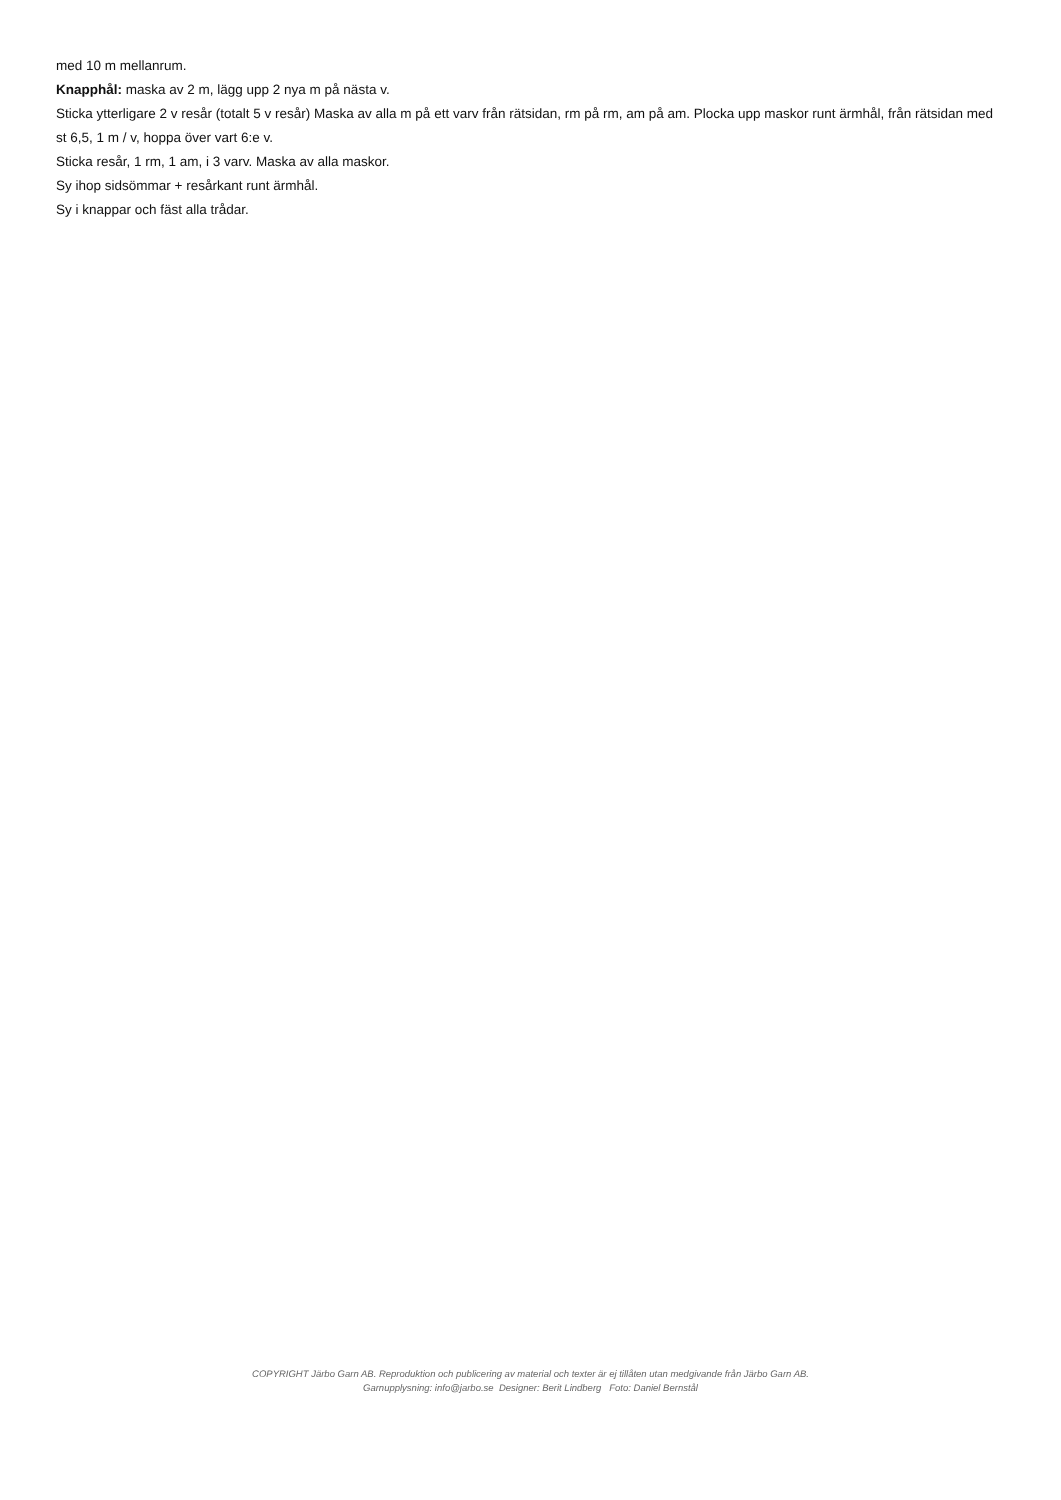med 10 m mellanrum.
Knapphål: maska av 2 m, lägg upp 2 nya m på nästa v.
Sticka ytterligare 2 v resår (totalt 5 v resår) Maska av alla m på ett varv från rätsidan, rm på rm, am på am. Plocka upp maskor runt ärmhål, från rätsidan med st 6,5, 1 m / v, hoppa över vart 6:e v.
Sticka resår, 1 rm, 1 am, i 3 varv. Maska av alla maskor.
Sy ihop sidsömmar + resårkant runt ärmhål.
Sy i knappar och fäst alla trådar.
COPYRIGHT Järbo Garn AB. Reproduktion och publicering av material och texter är ej tillåten utan medgivande från Järbo Garn AB.
Garnupplysning: info@jarbo.se Designer: Berit Lindberg Foto: Daniel Bernstål